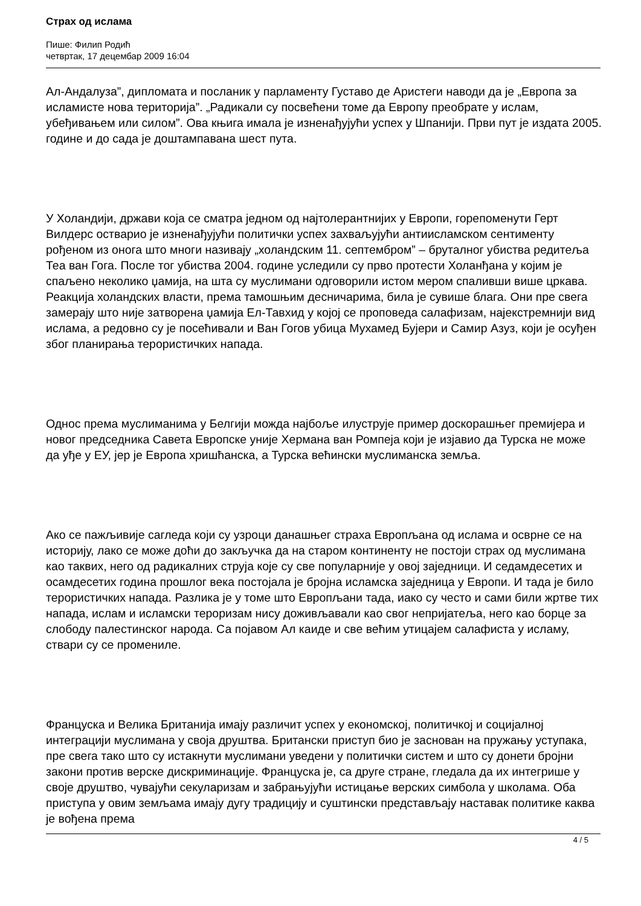Страх од ислама
Пише: Филип Родић
четвртак, 17 децембар 2009 16:04
Ал-Андалуза”, дипломата и посланик у парламенту Густаво де Аристеги наводи да је „Европа за исламисте нова територија”. „Радикали су посвећени томе да Европу преобрате у ислам, убеђивањем или силом”. Ова књига имала је изненађујући успех у Шпанији. Први пут је издата 2005. године и до сада је доштампавана шест пута.
У Холандији, држави која се сматра једном од најтолерантнијих у Европи, горепоменути Герт Вилдерс остварио је изненађујући политички успех захваљујући антиисламском сентименту рођеном из онога што многи називају „холандским 11. септембром” – бруталног убиства редитеља Теа ван Гога. После тог убиства 2004. године уследили су прво протести Холанђана у којим је спаљено неколико џамија, на шта су муслимани одговорили истом мером спаливши више цркава. Реакција холандских власти, према тамошњим десничарима, била је сувише блага. Они пре свега замерају што није затворена џамија Ел-Тавхид у којој се проповеда салафизам, најекстремнији вид ислама, а редовно су је посећивали и Ван Гогов убица Мухамед Бујери и Самир Азуз, који је осуђен због планирања терористичких напада.
Однос према муслиманима у Белгији можда најбоље илуструје пример доскорашњег премијера и новог председника Савета Европске уније Хермана ван Ромпеја који је изјавио да Турска не може да уђе у ЕУ, јер је Европа хришћанска, а Турска већински муслиманска земља.
Ако се пажљивије сагледа који су узроци данашњег страха Европљана од ислама и осврне се на историју, лако се може доћи до закључка да на старом континенту не постоји страх од муслимана као таквих, него од радикалних струја које су све популарније у овој заједници. И седамдесетих и осамдесетих година прошлог века постојала је бројна исламска заједница у Европи. И тада је било терористичких напада. Разлика је у томе што Европљани тада, иако су често и сами били жртве тих напада, ислам и исламски тероризам нису доживљавали као свог непријатеља, него као борце за слободу палестинског народа. Са појавом Ал каиде и све већим утицајем салафиста у исламу, ствари су се промениле.
Француска и Велика Британија имају различит успех у економској, политичкој и социјалној интеграцији муслимана у своја друштва. Британски приступ био је заснован на пружању уступака, пре свега тако што су истакнути муслимани уведени у политички систем и што су донети бројни закони против верске дискриминације. Француска је, са друге стране, гледала да их интегрише у своје друштво, чувајући секуларизам и забрањујући истицање верских симбола у школама. Оба приступа у овим земљама имају дугу традицију и суштински представљају наставак политике каква је вођена према
4 / 5